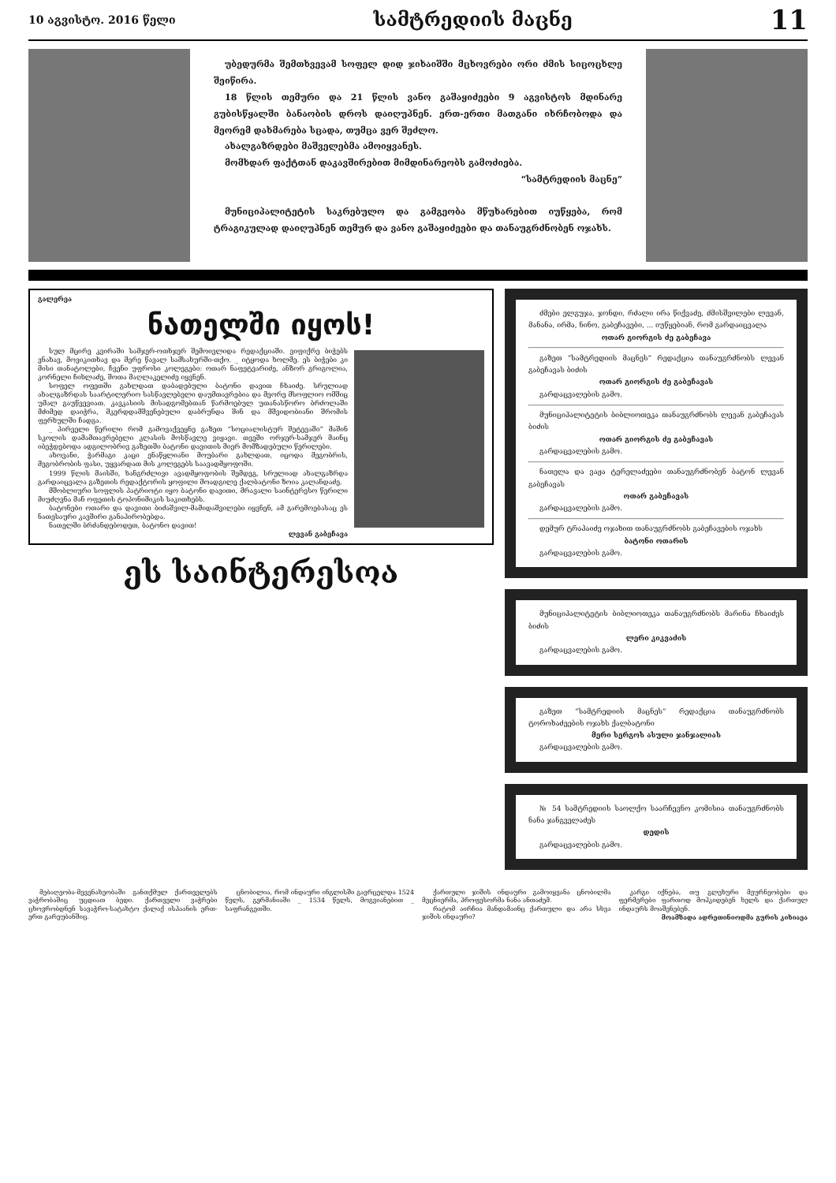10 აგვისტო. 2016 წელი სამტრედიის მაცნე 11
უბედურმა შემთხვევამ სოფელ დიდ ჯიხაიშში მცხოვრები ორი ძმის სიცოცხლე შეიწირა.
18 წლის თემური და 21 წლის ვანო გაშაყიძეები 9 აგვისტოს მდინარე გუბისწყალში ბანაობის დროს დაიღუპნენ. ერთ-ერთი მათგანი იხრჩობოდა და მეორემ დახმარება სცადა, თუმცა ვერ შეძლო.
ახალგაზრდები მაშველებმა ამოიყვანეს.
მომხდარ ფაქტთან დაკავშირებით მიმდინარეობს გამოძიება.
“სამტრედიის მაცნე”
მუნიციპალიტეტის საკრებულო და გამგეობა მწუხარებით იუწყება, რომ ტრაგიკულად დაიღუპნენ თემურ და ვანო გაშაყიძეები და თანაუგრძნობენ ოჯახს.
გალერეა
ნათელში იყოს!
სულ მცირე კვირაში სამჯერ-ოთხჯერ შემოივლიდა რედაქციაში. ვიფიქრე ბიჭებს ვნახავ, მოვიკითხავ და მერე წავალ სამსახურში-თქო. _ იტყოდა ხოლმე. ეს ბიჭები კი მისი თანატოლები, ჩვენი უფროსი კოლეგები: ოთარ ნაფეტვარიძე, ანზორ გრიგოლია, კორნელი ჩიხლაძე, შოთა მაღლაკელიძე იყვნენ.
სოფელ ოფეთში გახლდათ დაბადებული ბატონი დავით ჩხაიძე. სრულიად ახალგაზრდას საარტილერიო სასწავლებელი დაუმთავრებია და მეორე მსოფლიო ომშიც უმალ გაუწვევიათ. კავკასიის მისადგომებთან წარმოებულ უთანასწორო ბრძოლაში მძიმედ დაიჭრა, მკერდდამშვენებული დაბრუნდა შინ და მშვიდობიანი შრომის ფერხულში ჩადგა.
_ პირველი წერილი რომ გამოვაქვეყნე გაზეთ “სოციალისტურ შეტევაში” მაშინ სკოლის დამამთავრებელი კლასის მოსწავლე ვიყავი. თვეში ორჯერ-სამჯერ მაინც იბეჭდებოდა ადგილობრივ გაზეთში ბატონი დავითის მიერ მომზადებული წერილები.
ახოვანი, ჭარმაგი კაცი ენაწყლიანი მოუბარი გახლდათ, იცოდა მეგობრის, მეგობრობის ფასი, უყვარდათ მის კოლეგებს საავადმყოფოში.
1999 წლის მაისში, ხანგრძლივი ავადმყოფობის შემდეგ, სრულიად ახალგაზრდა გარდაიცვალა გაზეთის რედაქტორის ყოფილი მოადგილე ქალბატონი ზოია კალანდაძე.
მშობლიური სოფლის პატრიოტი იყო ბატონი დავითი, მრავალი საინტერესო წერილი მიუძღვნა მან ოფეთის ტოპონიმიკის საკითხებს.
ბატონები ოთარი და დავითი ბიძაშვილ-მამიდაშვილები იყვნენ, ამ გარემოებასაც ეს ნათესაური კავშირი განაპირობებდა.
ნათელში ბრძანდებოდეთ, ბატონო დავით!
ლევან გაბეჩავა
ეს საინტერესოა
ძმები ელგუჯა, ჯონდი, რძალი ირა წიქვაძე, ძმისშვილები ლევან, მანანა, ირმა, ნინო, გაბეჩავები, ... იუწყებიან, რომ გარდაიცვალა
ოთარ გიორგის ძე გაბეჩავა
გაზეთ “სამტრედიის მაცნეს” რედაქცია თანაუგრძნობს ლევან გაბეჩავას ბიძის
ოთარ გიორგის ძე გაბეჩავას
გარდაცვალების გამო.
მუნიციპალიტეტის ბიბლიოთეკა თანაუგრძნობს ლევან გაბეჩავას ბიძის
ოთარ გიორგის ძე გაბეჩავას
გარდაცვალების გამო.
ნათელა და ვაჟა ტერელაძეები თანაუგრძნობენ ბატონ ლევან გაბეჩავას
ოთარ გაბეჩავას
გარდაცვალების გამო.
დემურ ტრაპაიძე ოჯახით თანაუგრძნობს გაბეჩავების ოჯახს
ბატონი ოთარის
გარდაცვალების გამო.
მუნიციპალიტეტის ბიბლიოთეკა თანაუგრძნობს მარინა ჩხაიძეს ბიძის
ლერი კიკვაძის
გარდაცვალების გამო.
გაზეთ “სამტრედიის მაცნეს” რედაქცია თანაუგრძნობს ტოროხაძეების ოჯახს ქალბატონი
მერი სერგოს ასული ჯანჯალიას
გარდაცვალების გამო.
№ 54 სამტრედიის საოლქო საარჩევნო კომისია თანაუგრძნობს ნანა ჯანგველაძეს
დედის
გარდაცვალების გამო.
მებაღეობა-მევენახეობაში განთქმულ ქართველებს ვაჭრობაშიც უცდიათ ბედი. ქართველი ვაჭრები ცხოვრობდნენ სავაჭრო-სატახტო ქალაქ ისპაანის ერთ-ერთ გარეუბანშიც.
ცნობილია, რომ ინდაური ინგლისში გავრცელდა 1524 წელს, გერმანიაში _ 1534 წელს, მოგვიანებით _ საფრანგეთში.
ქართული ჯიშის ინდაური გამოიყვანა ცნობილმა მეცნიერმა, პროფესორმა ნანა ანთაძემ.
რატომ აირჩია მანდამაინც ქართული და არა სხვა ჯიშის ინდაური?
კარგი იქნება, თუ გლეხური მეურნეობები და ფერმერები ფართოდ მოჰკიდებენ ხელს და ქართულ ინდაურს მოაშენებენ.
მოამზადა ადრეთინიოდმა გურის კიხიაეა